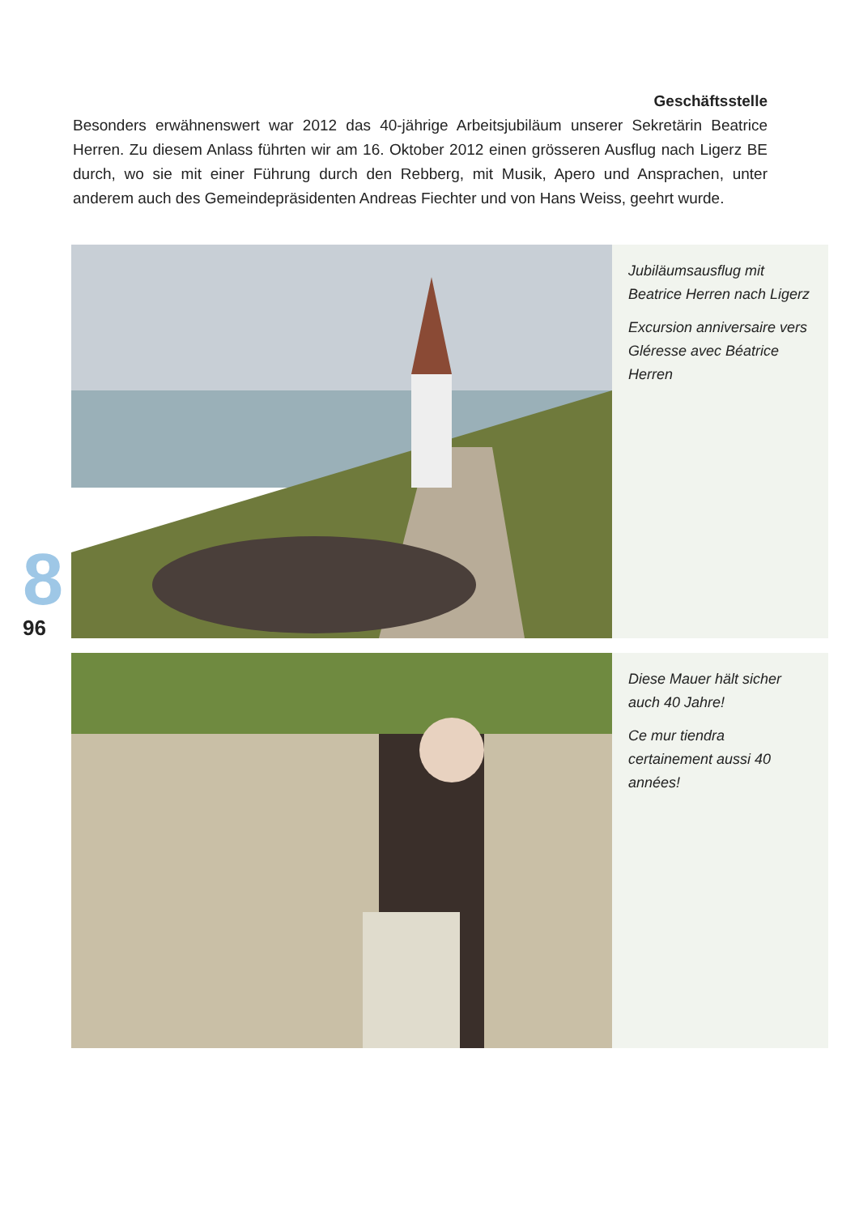Geschäftsstelle
Besonders erwähnenswert war 2012 das 40-jährige Arbeitsjubiläum unserer Sekretärin Beatrice Herren. Zu diesem Anlass führten wir am 16. Oktober 2012 einen grösseren Ausflug nach Ligerz BE durch, wo sie mit einer Führung durch den Rebberg, mit Musik, Apero und Ansprachen, unter anderem auch des Gemeindepräsidenten Andreas Fiechter und von Hans Weiss, geehrt wurde.
Jubiläumsausflug mit Beatrice Herren nach Ligerz
Excursion anniversaire vers Gléresse avec Béatrice Herren
Diese Mauer hält sicher auch 40 Jahre!
Ce mur tiendra certainement aussi 40 années!
8
96